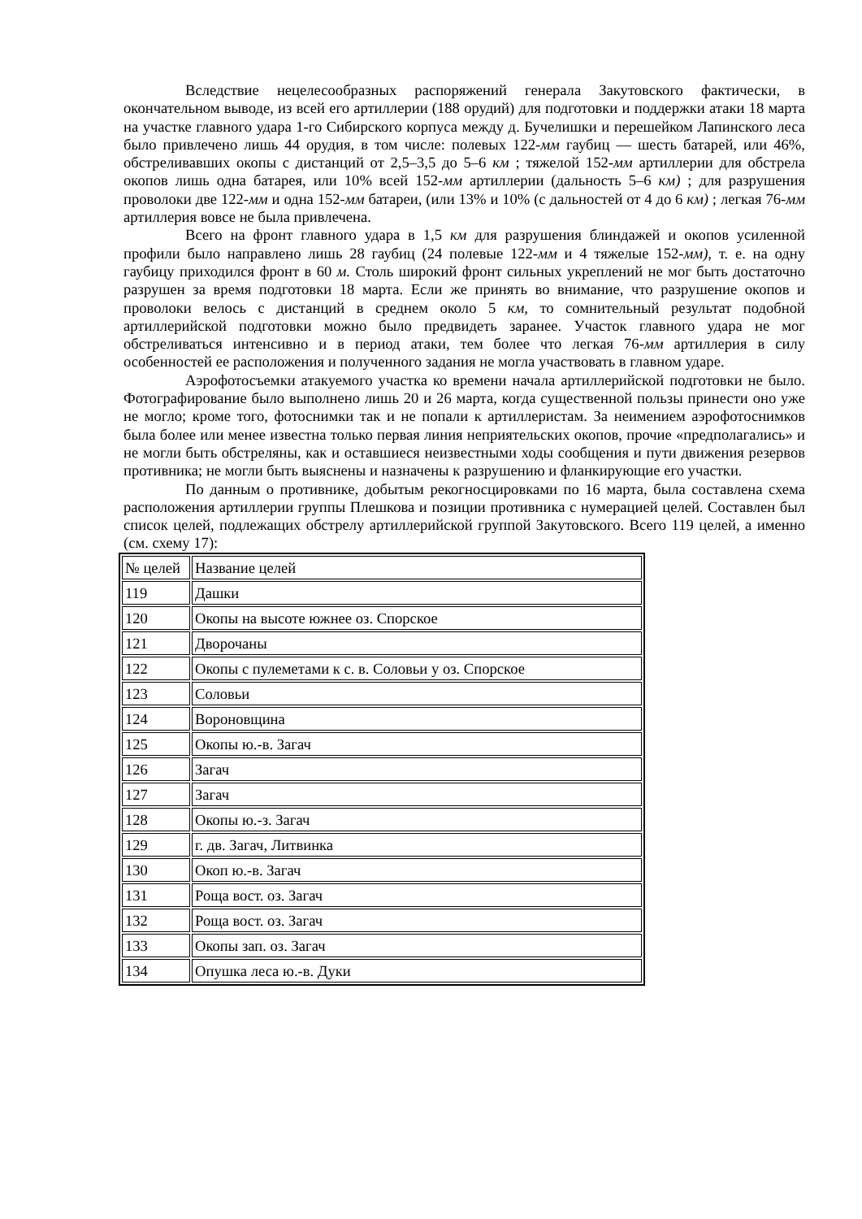Вследствие нецелесообразных распоряжений генерала Закутовского фактически, в окончательном выводе, из всей его артиллерии (188 орудий) для подготовки и поддержки атаки 18 марта на участке главного удара 1-го Сибирского корпуса между д. Бучелишки и перешейком Лапинского леса было привлечено лишь 44 орудия, в том числе: полевых 122-мм гаубиц — шесть батарей, или 46%, обстреливавших окопы с дистанций от 2,5–3,5 до 5–6 км ; тяжелой 152-мм артиллерии для обстрела окопов лишь одна батарея, или 10% всей 152-мм артиллерии (дальность 5–6 км) ; для разрушения проволоки две 122-мм и одна 152-мм батареи, (или 13% и 10% (с дальностей от 4 до 6 км) ; легкая 76-мм артиллерия вовсе не была привлечена.
Всего на фронт главного удара в 1,5 км для разрушения блиндажей и окопов усиленной профили было направлено лишь 28 гаубиц (24 полевые 122-мм и 4 тяжелые 152-мм), т. е. на одну гаубицу приходился фронт в 60 м. Столь широкий фронт сильных укреплений не мог быть достаточно разрушен за время подготовки 18 марта. Если же принять во внимание, что разрушение окопов и проволоки велось с дистанций в среднем около 5 км, то сомнительный результат подобной артиллерийской подготовки можно было предвидеть заранее. Участок главного удара не мог обстреливаться интенсивно и в период атаки, тем более что легкая 76-мм артиллерия в силу особенностей ее расположения и полученного задания не могла участвовать в главном ударе.
Аэрофотосъемки атакуемого участка ко времени начала артиллерийской подготовки не было. Фотографирование было выполнено лишь 20 и 26 марта, когда существенной пользы принести оно уже не могло; кроме того, фотоснимки так и не попали к артиллеристам. За неимением аэрофотоснимков была более или менее известна только первая линия неприятельских окопов, прочие «предполагались» и не могли быть обстреляны, как и оставшиеся неизвестными ходы сообщения и пути движения резервов противника; не могли быть выяснены и назначены к разрушению и фланкирующие его участки.
По данным о противнике, добытым рекогносцировками по 16 марта, была составлена схема расположения артиллерии группы Плешкова и позиции противника с нумерацией целей. Составлен был список целей, подлежащих обстрелу артиллерийской группой Закутовского. Всего 119 целей, а именно (см. схему 17):
| № целей | Название целей |
| 119 | Дашки |
| 120 | Окопы на высоте южнее оз. Спорское |
| 121 | Дворочаны |
| 122 | Окопы с пулеметами к с. в. Соловьи у оз. Спорское |
| 123 | Соловьи |
| 124 | Вороновщина |
| 125 | Окопы ю.-в. Загач |
| 126 | Загач |
| 127 | Загач |
| 128 | Окопы ю.-з. Загач |
| 129 | г. дв. Загач, Литвинка |
| 130 | Окоп ю.-в. Загач |
| 131 | Роща вост. оз. Загач |
| 132 | Роща вост. оз. Загач |
| 133 | Окопы зап. оз. Загач |
| 134 | Опушка леса ю.-в. Дуки |